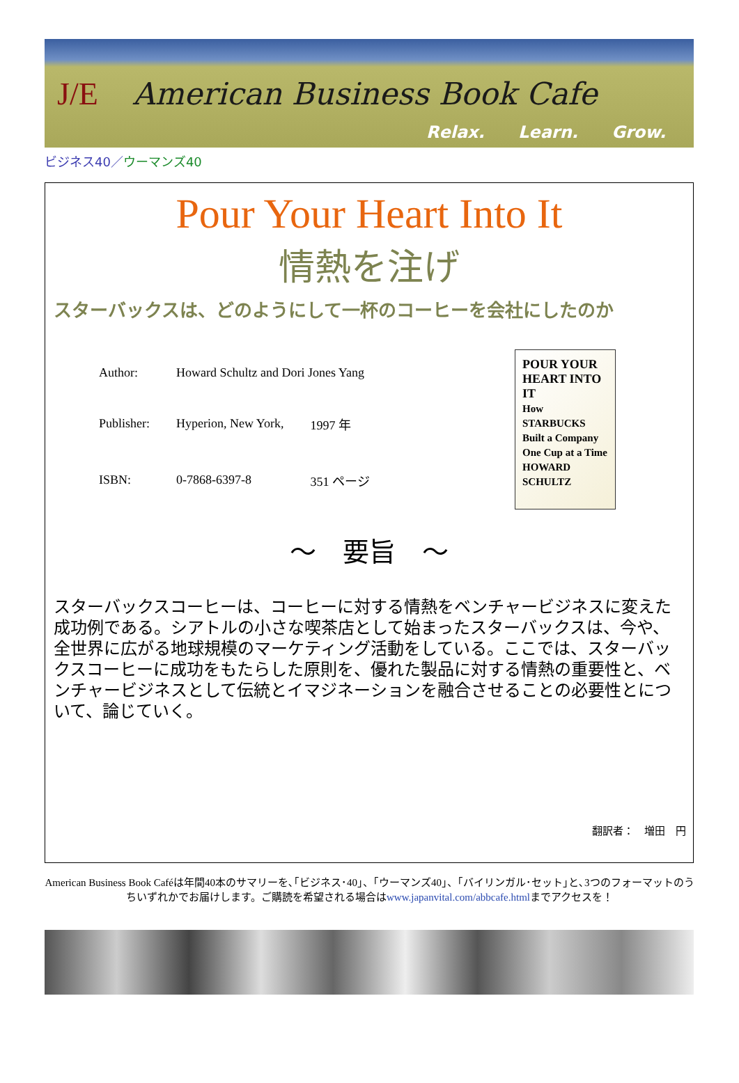J/E American Business Book Cafe
Relax. Learn. Grow.
ビジネス40／ウーマンズ40
Pour Your Heart Into It
情熱を注げ
スターバックスは、どのようにして一杯のコーヒーを会社にしたのか
| Author: | Howard Schultz and Dori Jones Yang | |
| Publisher: | Hyperion, New York, | 1997 年 |
| ISBN: | 0-7868-6397-8 | 351 ページ |
POUR YOUR HEART INTO IT
How STARBUCKS Built a Company One Cup at a Time
HOWARD SCHULTZ
～　要旨　～
スターバックスコーヒーは、コーヒーに対する情熱をベンチャービジネスに変えた成功例である。シアトルの小さな喫茶店として始まったスターバックスは、今や、全世界に広がる地球規模のマーケティング活動をしている。ここでは、スターバックスコーヒーに成功をもたらした原則を、優れた製品に対する情熱の重要性と、ベンチャービジネスとして伝統とイマジネーションを融合させることの必要性とについて、論じていく。
翻訳者：　増田　円
American Business Book Caféは年間40本のサマリーを､｢ビジネス･40｣、｢ウーマンズ40｣、｢バイリンガル･セット｣と､3つのフォーマットのうちいずれかでお届けします。ご購読を希望される場合はwww.japanvital.com/abbcafe.htmlまでアクセスを！